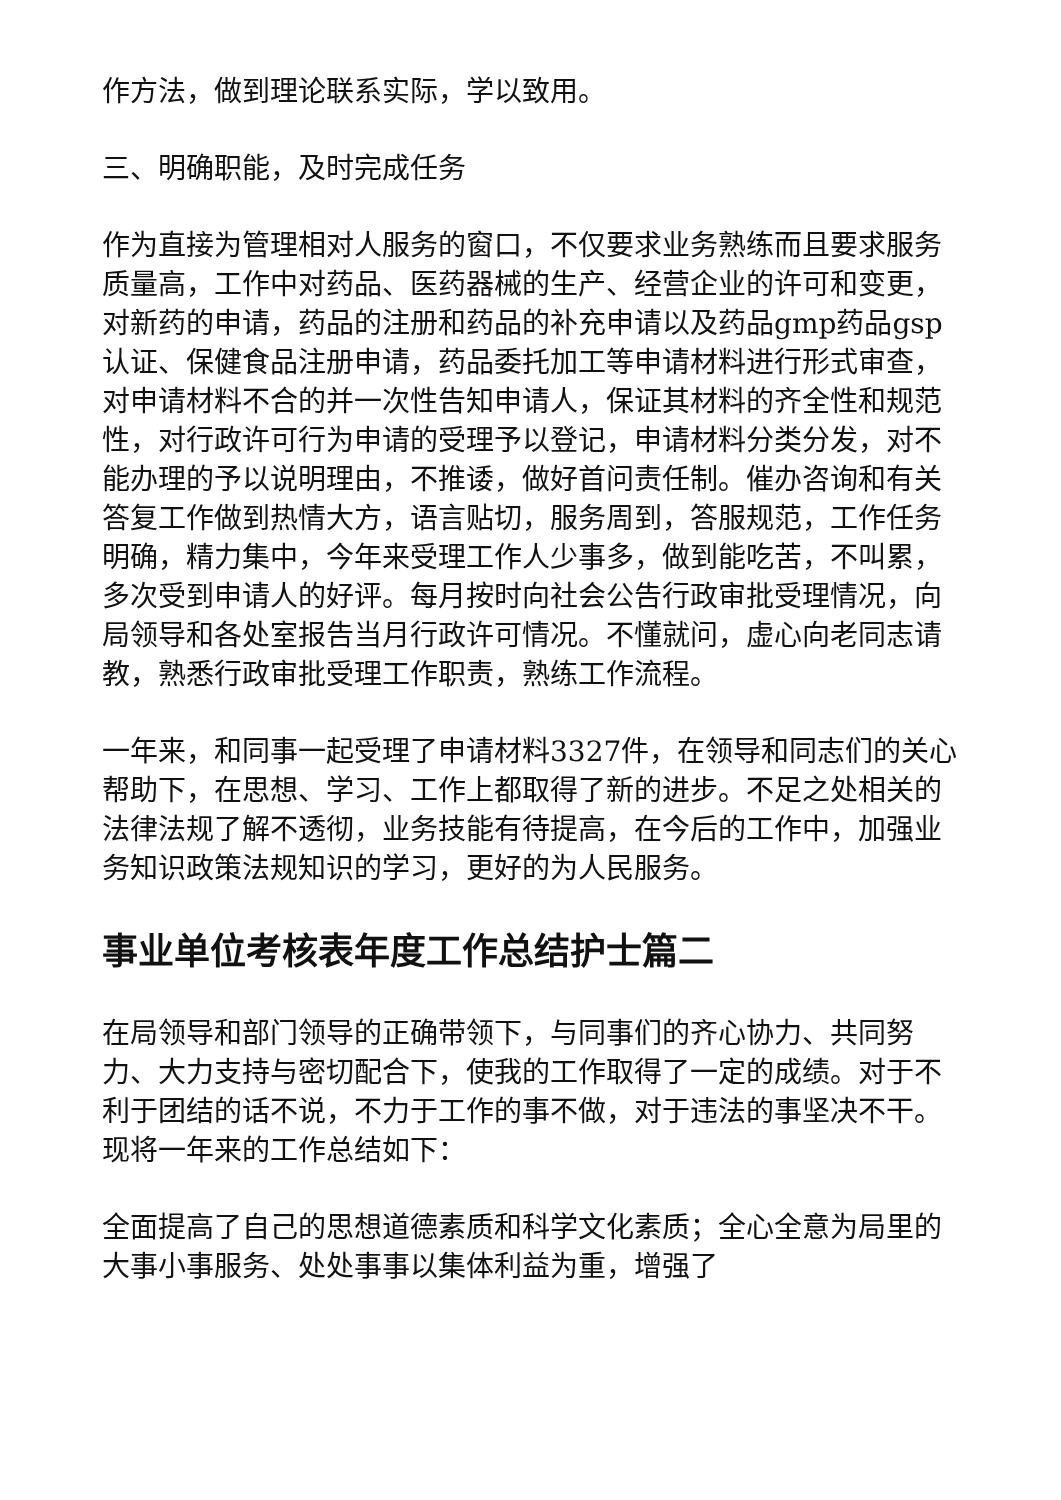作方法，做到理论联系实际，学以致用。
三、明确职能，及时完成任务
作为直接为管理相对人服务的窗口，不仅要求业务熟练而且要求服务质量高，工作中对药品、医药器械的生产、经营企业的许可和变更，对新药的申请，药品的注册和药品的补充申请以及药品gmp药品gsp认证、保健食品注册申请，药品委托加工等申请材料进行形式审查，对申请材料不合的并一次性告知申请人，保证其材料的齐全性和规范性，对行政许可行为申请的受理予以登记，申请材料分类分发，对不能办理的予以说明理由，不推诿，做好首问责任制。催办咨询和有关答复工作做到热情大方，语言贴切，服务周到，答服规范，工作任务明确，精力集中，今年来受理工作人少事多，做到能吃苦，不叫累，多次受到申请人的好评。每月按时向社会公告行政审批受理情况，向局领导和各处室报告当月行政许可情况。不懂就问，虚心向老同志请教，熟悉行政审批受理工作职责，熟练工作流程。
一年来，和同事一起受理了申请材料3327件，在领导和同志们的关心帮助下，在思想、学习、工作上都取得了新的进步。不足之处相关的法律法规了解不透彻，业务技能有待提高，在今后的工作中，加强业务知识政策法规知识的学习，更好的为人民服务。
事业单位考核表年度工作总结护士篇二
在局领导和部门领导的正确带领下，与同事们的齐心协力、共同努力、大力支持与密切配合下，使我的工作取得了一定的成绩。对于不利于团结的话不说，不力于工作的事不做，对于违法的事坚决不干。现将一年来的工作总结如下：
全面提高了自己的思想道德素质和科学文化素质；全心全意为局里的大事小事服务、处处事事以集体利益为重，增强了